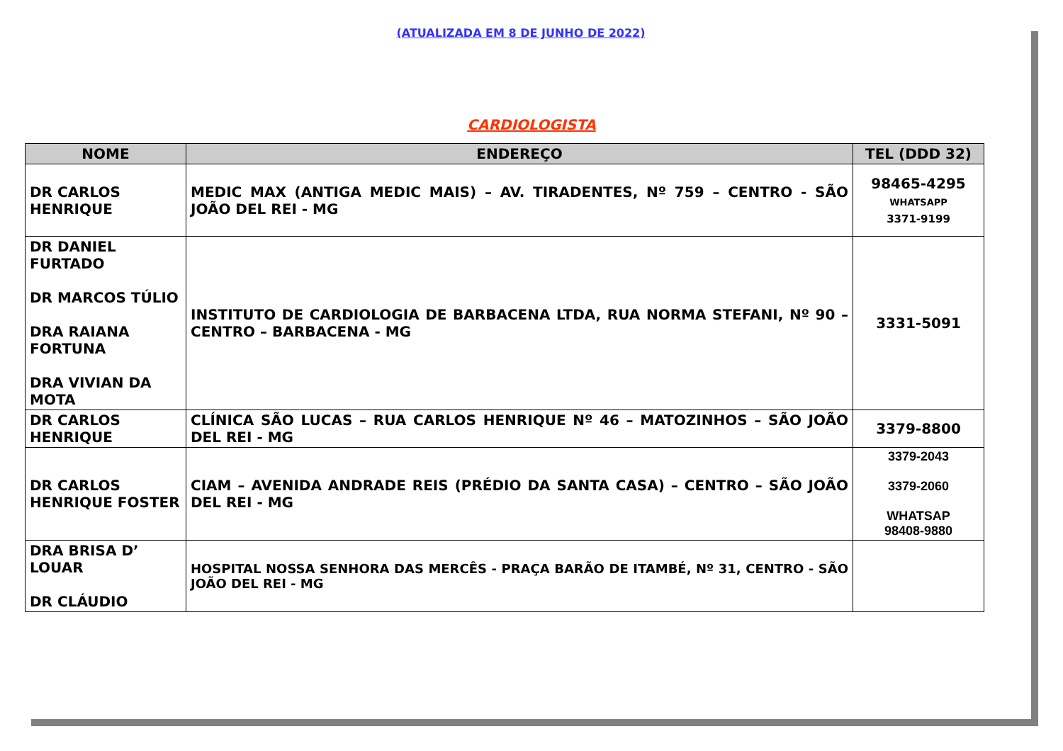(ATUALIZADA EM 8 DE JUNHO DE 2022)
CARDIOLOGISTA
| NOME | ENDEREÇO | TEL (DDD 32) |
| --- | --- | --- |
| DR CARLOS HENRIQUE | MEDIC MAX (ANTIGA MEDIC MAIS) – AV. TIRADENTES, Nº 759 – CENTRO - SÃO JOÃO DEL REI - MG | 98465-4295 WHATSAPP 3371-9199 |
| DR DANIEL FURTADO DR MARCOS TÚLIO DRA RAIANA FORTUNA DRA VIVIAN DA MOTA | INSTITUTO DE CARDIOLOGIA DE BARBACENA LTDA, RUA NORMA STEFANI, Nº 90 – CENTRO – BARBACENA - MG | 3331-5091 |
| DR CARLOS HENRIQUE | CLÍNICA SÃO LUCAS – RUA CARLOS HENRIQUE Nº 46 – MATOZINHOS – SÃO JOÃO DEL REI - MG | 3379-8800 |
| DR CARLOS HENRIQUE FOSTER | CIAM – AVENIDA ANDRADE REIS (PRÉDIO DA SANTA CASA) – CENTRO – SÃO JOÃO DEL REI - MG | 3379-2043 3379-2060 WHATSAP 98408-9880 |
| DRA BRISA D’ LOUAR DR CLÁUDIO | HOSPITAL NOSSA SENHORA DAS MERCÊS - PRAÇA BARÃO DE ITAMBÉ, Nº 31, CENTRO - SÃO JOÃO DEL REI - MG | |